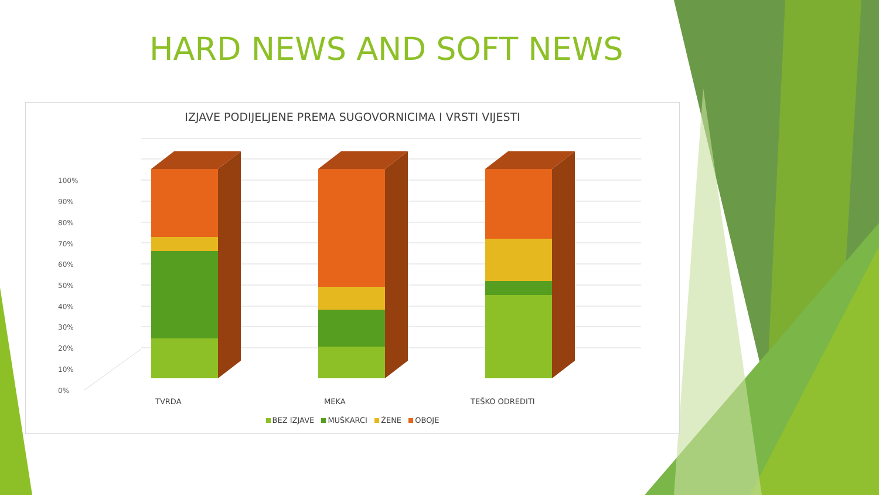HARD NEWS AND SOFT NEWS
IZJAVE PODIJELJENE PREMA SUGOVORNICIMA I VRSTI VIJESTI
100%
90%
80%
70%
60%
50%
40%
30%
20%
10%
0%
TVRDA MEKA TEŠKO ODREDITI
BEZ IZJAVE MUŠKARCI ŽENE OBOJE